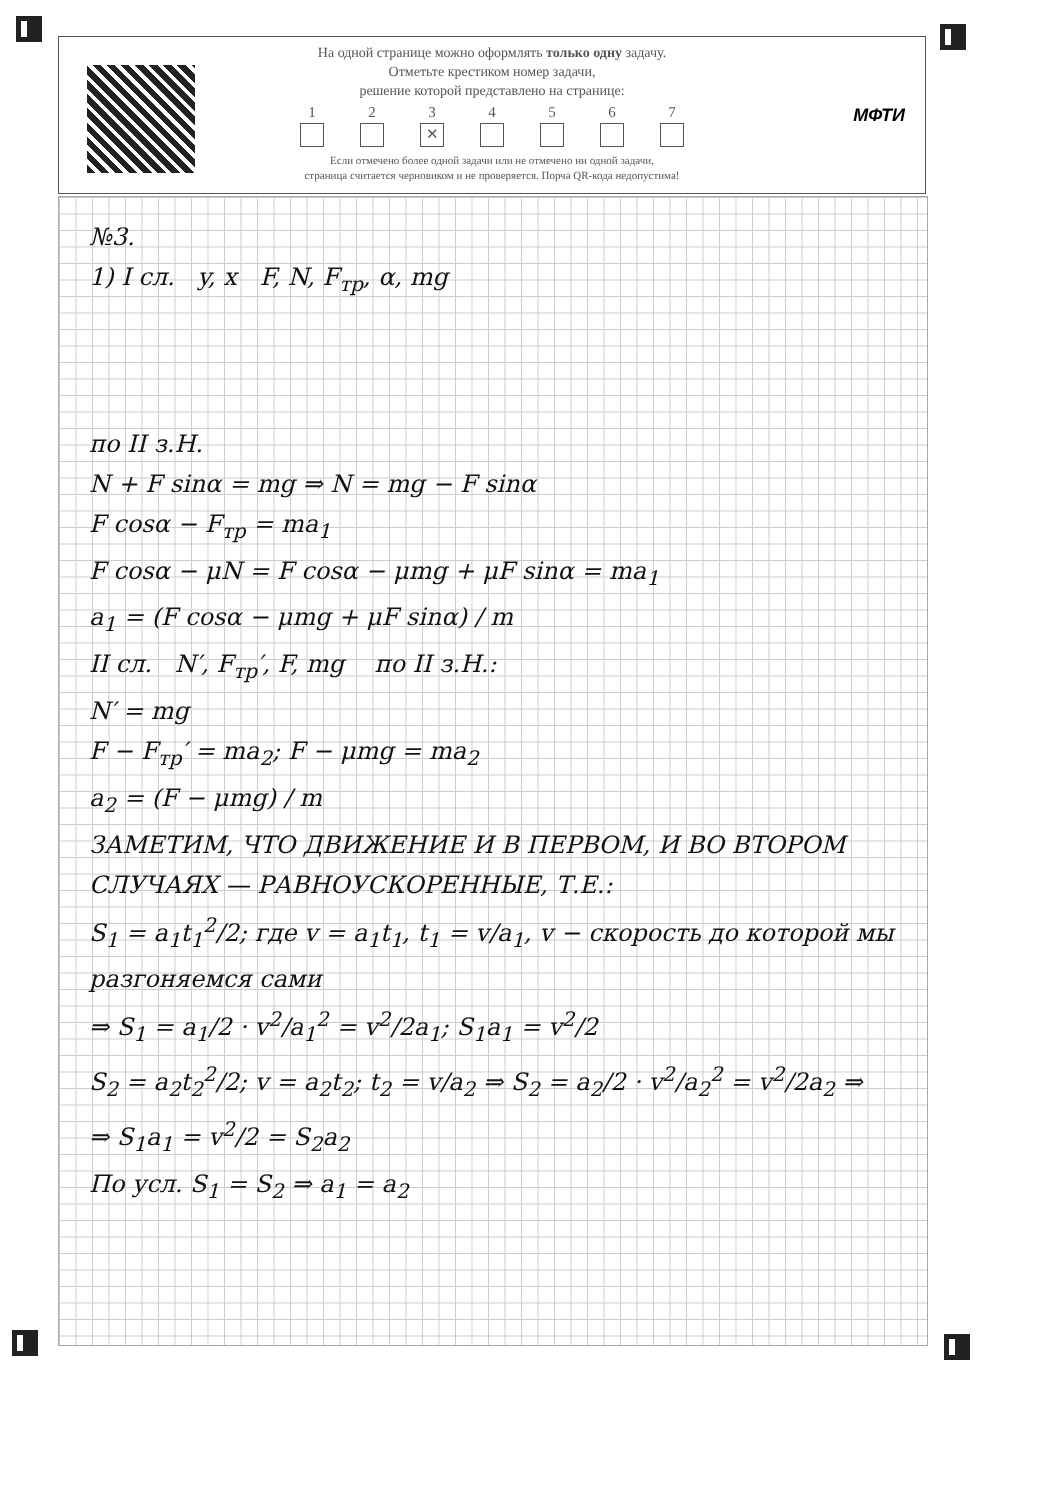На одной странице можно оформлять только одну задачу.
Отметьте крестиком номер задачи,
решение которой представлено на странице:
1 2 3
✕
4 5 6 7
Если отмечено более одной задачи или не отмечено ни одной задачи,
страница считается черновиком и не проверяется. Порча QR-кода недопустима!
МФТИ
№3.
1) I сл. y, x F, N, F<sub>тр</sub>, α, mg
по II з.Н.
N + F sinα = mg ⇒ N = mg − F sinα
F cosα − F<sub>тр</sub> = ma<sub>1</sub>
F cosα − μN = F cosα − μmg + μF sinα = ma<sub>1</sub>
a<sub>1</sub> = (F cosα − μmg + μF sinα) / m
II сл. N′, F<sub>тр</sub>′, F, mg по II з.Н.:
N′ = mg
F − F<sub>тр</sub>′ = ma<sub>2</sub>; F − μmg = ma<sub>2</sub>
a<sub>2</sub> = (F − μmg) / m
ЗАМЕТИМ, ЧТО ДВИЖЕНИЕ И В ПЕРВОМ, И ВО ВТОРОМ СЛУЧАЯХ — РАВНОУСКОРЕННЫЕ, Т.Е.:
S<sub>1</sub> = a<sub>1</sub>t<sub>1</sub><sup>2</sup>/2; где v = a<sub>1</sub>t<sub>1</sub>, t<sub>1</sub> = v/a<sub>1</sub>, v − скорость до которой мы разгоняемся сами
⇒ S<sub>1</sub> = a<sub>1</sub>/2 · v<sup>2</sup>/a<sub>1</sub><sup>2</sup> = v<sup>2</sup>/2a<sub>1</sub>; S<sub>1</sub>a<sub>1</sub> = v<sup>2</sup>/2
S<sub>2</sub> = a<sub>2</sub>t<sub>2</sub><sup>2</sup>/2; v = a<sub>2</sub>t<sub>2</sub>; t<sub>2</sub> = v/a<sub>2</sub> ⇒ S<sub>2</sub> = a<sub>2</sub>/2 · v<sup>2</sup>/a<sub>2</sub><sup>2</sup> = v<sup>2</sup>/2a<sub>2</sub> ⇒
⇒ S<sub>1</sub>a<sub>1</sub> = v<sup>2</sup>/2 = S<sub>2</sub>a<sub>2</sub>
По усл. S<sub>1</sub> = S<sub>2</sub> ⇒ a<sub>1</sub> = a<sub>2</sub>